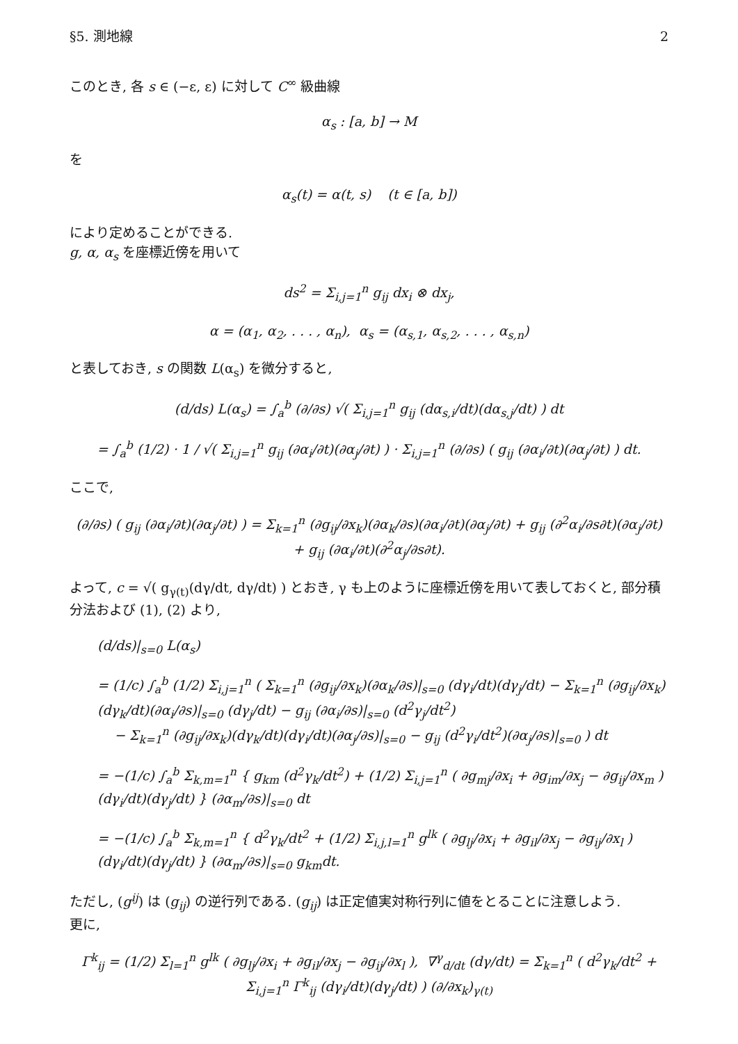§5. 測地線 2
このとき, 各 s ∈ (−ε, ε) に対して C<sup>∞</sup> 級曲線
α<sub>s</sub> : [a, b] → M
を
α<sub>s</sub>(t) = α(t, s) (t ∈ [a, b])
により定めることができる.
g, α, α<sub>s</sub> を座標近傍を用いて
ds<sup>2</sup> = Σ<sub>i,j=1</sub><sup>n</sup> g<sub>ij</sub> dx<sub>i</sub> ⊗ dx<sub>j</sub>,
α = (α<sub>1</sub>, α<sub>2</sub>, . . . , α<sub>n</sub>), α<sub>s</sub> = (α<sub>s,1</sub>, α<sub>s,2</sub>, . . . , α<sub>s,n</sub>)
と表しておき, s の関数 L(α<sub>s</sub>) を微分すると,
(d/ds) L(α<sub>s</sub>) = ∫<sub>a</sub><sup>b</sup> (∂/∂s) √( Σ<sub>i,j=1</sub><sup>n</sup> g<sub>ij</sub> (dα<sub>s,i</sub>/dt)(dα<sub>s,j</sub>/dt) ) dt
= ∫<sub>a</sub><sup>b</sup> (1/2) · 1 / √( Σ<sub>i,j=1</sub><sup>n</sup> g<sub>ij</sub> (∂α<sub>i</sub>/∂t)(∂α<sub>j</sub>/∂t) ) · Σ<sub>i,j=1</sub><sup>n</sup> (∂/∂s) ( g<sub>ij</sub> (∂α<sub>i</sub>/∂t)(∂α<sub>j</sub>/∂t) ) dt.
ここで,
(∂/∂s) ( g<sub>ij</sub> (∂α<sub>i</sub>/∂t)(∂α<sub>j</sub>/∂t) ) = Σ<sub>k=1</sub><sup>n</sup> (∂g<sub>ij</sub>/∂x<sub>k</sub>)(∂α<sub>k</sub>/∂s)(∂α<sub>i</sub>/∂t)(∂α<sub>j</sub>/∂t) + g<sub>ij</sub> (∂<sup>2</sup>α<sub>i</sub>/∂s∂t)(∂α<sub>j</sub>/∂t) + g<sub>ij</sub> (∂α<sub>i</sub>/∂t)(∂<sup>2</sup>α<sub>j</sub>/∂s∂t).
よって, c = √( g<sub>γ(t)</sub>(dγ/dt, dγ/dt) ) とおき, γ も上のように座標近傍を用いて表しておくと, 部分積分法および (1), (2) より,
(d/ds)|<sub>s=0</sub> L(α<sub>s</sub>)
= (1/c) ∫<sub>a</sub><sup>b</sup> (1/2) Σ<sub>i,j=1</sub><sup>n</sup> ( Σ<sub>k=1</sub><sup>n</sup> (∂g<sub>ij</sub>/∂x<sub>k</sub>)(∂α<sub>k</sub>/∂s)|<sub>s=0</sub> (dγ<sub>i</sub>/dt)(dγ<sub>j</sub>/dt) − Σ<sub>k=1</sub><sup>n</sup> (∂g<sub>ij</sub>/∂x<sub>k</sub>)(dγ<sub>k</sub>/dt)(∂α<sub>i</sub>/∂s)|<sub>s=0</sub> (dγ<sub>j</sub>/dt) − g<sub>ij</sub> (∂α<sub>i</sub>/∂s)|<sub>s=0</sub> (d<sup>2</sup>γ<sub>j</sub>/dt<sup>2</sup>)
− Σ<sub>k=1</sub><sup>n</sup> (∂g<sub>ij</sub>/∂x<sub>k</sub>)(dγ<sub>k</sub>/dt)(dγ<sub>i</sub>/dt)(∂α<sub>j</sub>/∂s)|<sub>s=0</sub> − g<sub>ij</sub> (d<sup>2</sup>γ<sub>i</sub>/dt<sup>2</sup>)(∂α<sub>j</sub>/∂s)|<sub>s=0</sub> ) dt
= −(1/c) ∫<sub>a</sub><sup>b</sup> Σ<sub>k,m=1</sub><sup>n</sup> { g<sub>km</sub> (d<sup>2</sup>γ<sub>k</sub>/dt<sup>2</sup>) + (1/2) Σ<sub>i,j=1</sub><sup>n</sup> ( ∂g<sub>mj</sub>/∂x<sub>i</sub> + ∂g<sub>im</sub>/∂x<sub>j</sub> − ∂g<sub>ij</sub>/∂x<sub>m</sub> ) (dγ<sub>i</sub>/dt)(dγ<sub>j</sub>/dt) } (∂α<sub>m</sub>/∂s)|<sub>s=0</sub> dt
= −(1/c) ∫<sub>a</sub><sup>b</sup> Σ<sub>k,m=1</sub><sup>n</sup> { d<sup>2</sup>γ<sub>k</sub>/dt<sup>2</sup> + (1/2) Σ<sub>i,j,l=1</sub><sup>n</sup> g<sup>lk</sup> ( ∂g<sub>lj</sub>/∂x<sub>i</sub> + ∂g<sub>il</sub>/∂x<sub>j</sub> − ∂g<sub>ij</sub>/∂x<sub>l</sub> ) (dγ<sub>i</sub>/dt)(dγ<sub>j</sub>/dt) } (∂α<sub>m</sub>/∂s)|<sub>s=0</sub> g<sub>km</sub>dt.
ただし, (g<sup>ij</sup>) は (g<sub>ij</sub>) の逆行列である. (g<sub>ij</sub>) は正定値実対称行列に値をとることに注意しよう.
更に,
Γ<sup>k</sup><sub>ij</sub> = (1/2) Σ<sub>l=1</sub><sup>n</sup> g<sup>lk</sup> ( ∂g<sub>lj</sub>/∂x<sub>i</sub> + ∂g<sub>il</sub>/∂x<sub>j</sub> − ∂g<sub>ij</sub>/∂x<sub>l</sub> ), ∇<sup>γ</sup><sub>d/dt</sub> (dγ/dt) = Σ<sub>k=1</sub><sup>n</sup> ( d<sup>2</sup>γ<sub>k</sub>/dt<sup>2</sup> + Σ<sub>i,j=1</sub><sup>n</sup> Γ<sup>k</sup><sub>ij</sub> (dγ<sub>i</sub>/dt)(dγ<sub>j</sub>/dt) ) (∂/∂x<sub>k</sub>)<sub>γ(t)</sub>